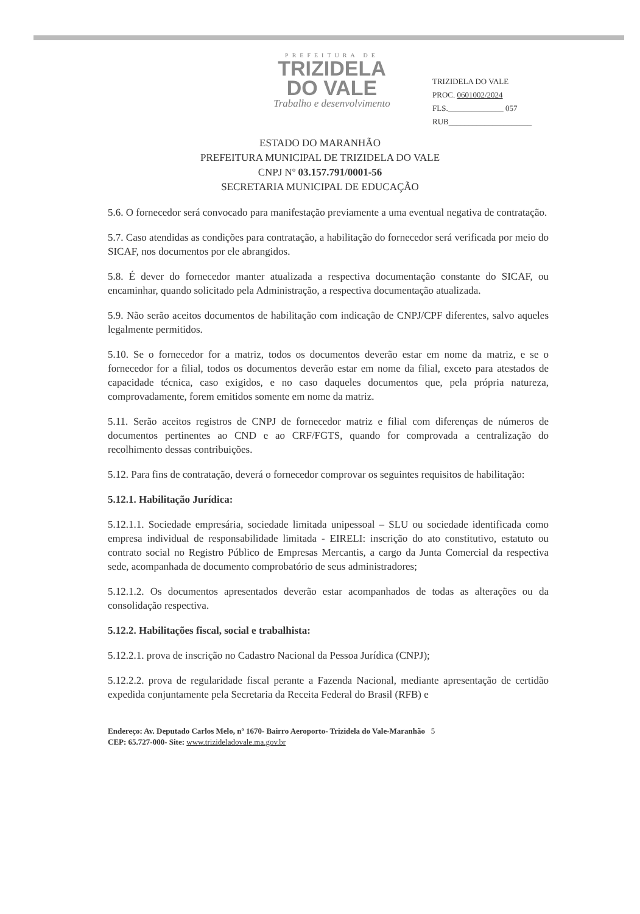PREFEITURA DE
TRIZIDELA
DO VALE
Trabalho e desenvolvimento
TRIZIDELA DO VALE
PROC. 0601002/2024
FLS.______________ 057
RUB_____________________
ESTADO DO MARANHÃO
PREFEITURA MUNICIPAL DE TRIZIDELA DO VALE
CNPJ Nº 03.157.791/0001-56
SECRETARIA MUNICIPAL DE EDUCAÇÃO
5.6. O fornecedor será convocado para manifestação previamente a uma eventual negativa de contratação.
5.7. Caso atendidas as condições para contratação, a habilitação do fornecedor será verificada por meio do SICAF, nos documentos por ele abrangidos.
5.8. É dever do fornecedor manter atualizada a respectiva documentação constante do SICAF, ou encaminhar, quando solicitado pela Administração, a respectiva documentação atualizada.
5.9. Não serão aceitos documentos de habilitação com indicação de CNPJ/CPF diferentes, salvo aqueles legalmente permitidos.
5.10. Se o fornecedor for a matriz, todos os documentos deverão estar em nome da matriz, e se o fornecedor for a filial, todos os documentos deverão estar em nome da filial, exceto para atestados de capacidade técnica, caso exigidos, e no caso daqueles documentos que, pela própria natureza, comprovadamente, forem emitidos somente em nome da matriz.
5.11. Serão aceitos registros de CNPJ de fornecedor matriz e filial com diferenças de números de documentos pertinentes ao CND e ao CRF/FGTS, quando for comprovada a centralização do recolhimento dessas contribuições.
5.12. Para fins de contratação, deverá o fornecedor comprovar os seguintes requisitos de habilitação:
5.12.1. Habilitação Jurídica:
5.12.1.1. Sociedade empresária, sociedade limitada unipessoal – SLU ou sociedade identificada como empresa individual de responsabilidade limitada - EIRELI: inscrição do ato constitutivo, estatuto ou contrato social no Registro Público de Empresas Mercantis, a cargo da Junta Comercial da respectiva sede, acompanhada de documento comprobatório de seus administradores;
5.12.1.2. Os documentos apresentados deverão estar acompanhados de todas as alterações ou da consolidação respectiva.
5.12.2. Habilitações fiscal, social e trabalhista:
5.12.2.1. prova de inscrição no Cadastro Nacional da Pessoa Jurídica (CNPJ);
5.12.2.2. prova de regularidade fiscal perante a Fazenda Nacional, mediante apresentação de certidão expedida conjuntamente pela Secretaria da Receita Federal do Brasil (RFB) e
Endereço: Av. Deputado Carlos Melo, nº 1670- Bairro Aeroporto- Trizidela do Vale-Maranhão 5
CEP: 65.727-000- Site: www.trizideladovale.ma.gov.br